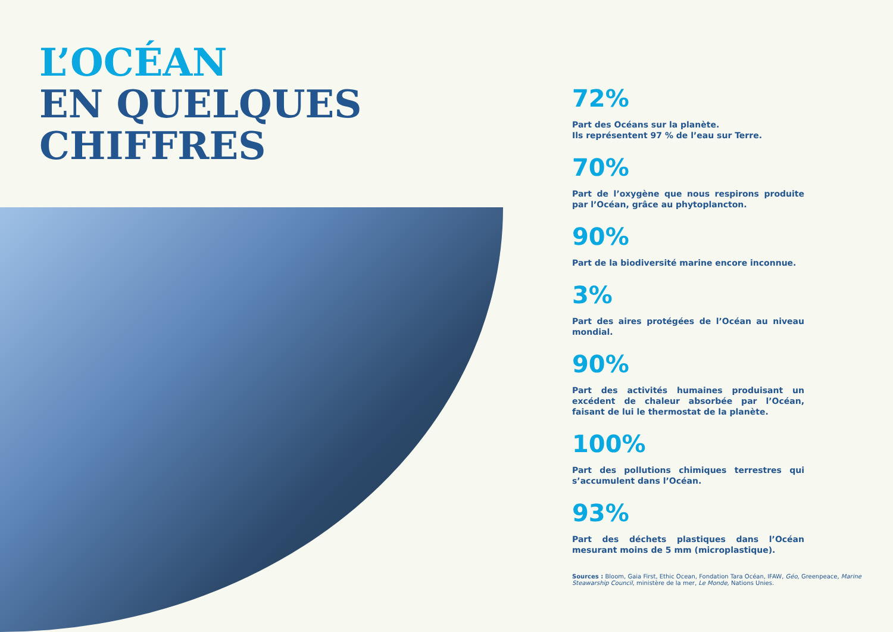L’OCÉAN
EN QUELQUES
CHIFFRES
72%
Part des Océans sur la planète.
Ils représentent 97 % de l’eau sur Terre.
70%
Part de l’oxygène que nous respirons produite par l’Océan, grâce au phytoplancton.
90%
Part de la biodiversité marine encore inconnue.
3%
Part des aires protégées de l’Océan au niveau mondial.
90%
Part des activités humaines produisant un excédent de chaleur absorbée par l’Océan, faisant de lui le thermostat de la planète.
100%
Part des pollutions chimiques terrestres qui s’accumulent dans l’Océan.
93%
Part des déchets plastiques dans l’Océan mesurant moins de 5 mm (microplastique).
Sources : Bloom, Gaia First, Ethic Ocean, Fondation Tara Océan, IFAW, Géo, Greenpeace, Marine Steawarship Council, ministère de la mer, Le Monde, Nations Unies.